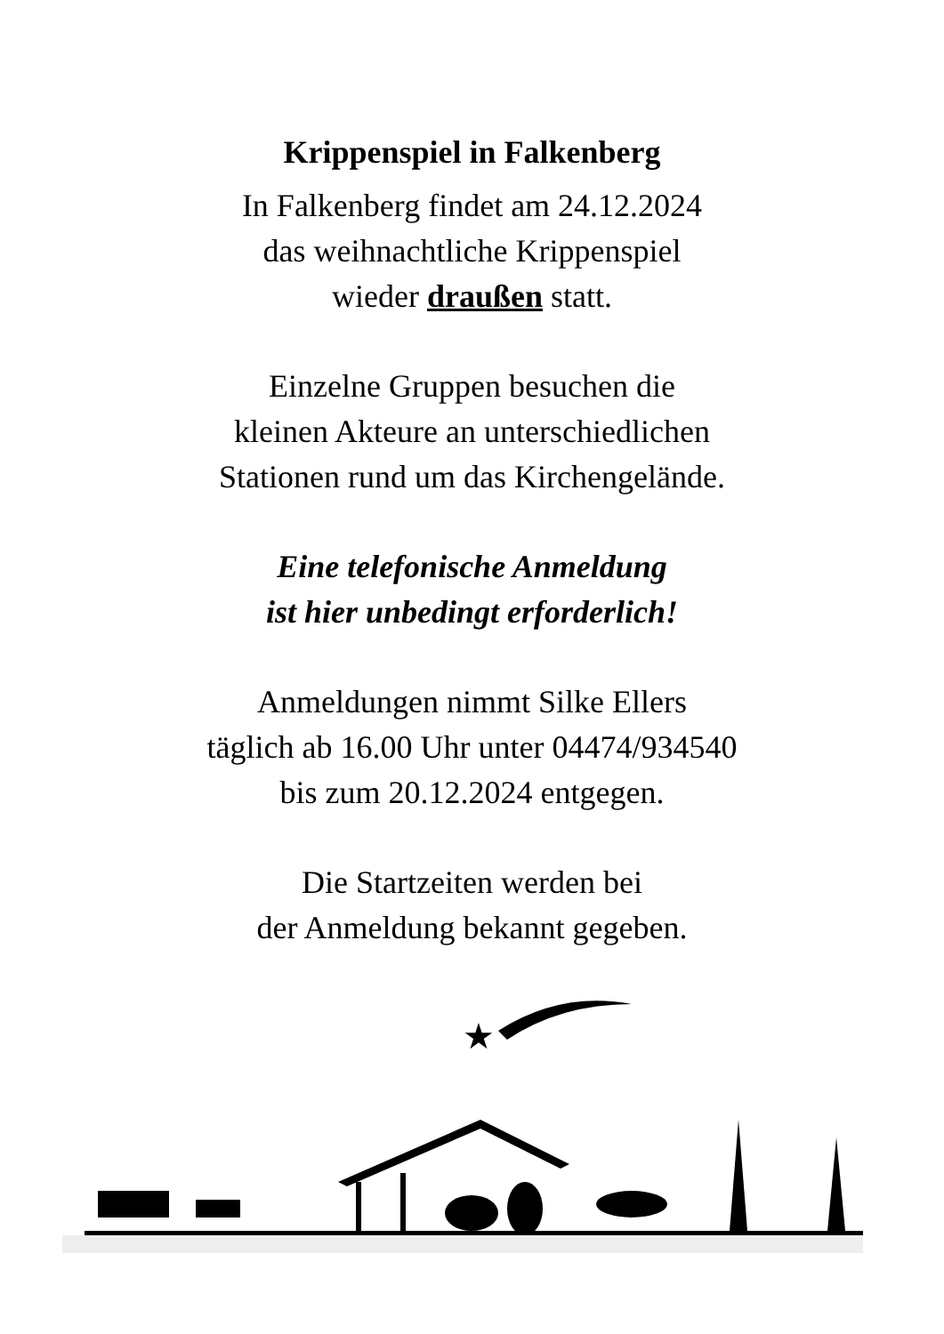Krippenspiel in Falkenberg
In Falkenberg findet am 24.12.2024
das weihnachtliche Krippenspiel
wieder draußen statt.
Einzelne Gruppen besuchen die
kleinen Akteure an unterschiedlichen
Stationen rund um das Kirchengelände.
Eine telefonische Anmeldung
ist hier unbedingt erforderlich!
Anmeldungen nimmt Silke Ellers
täglich ab 16.00 Uhr unter 04474/934540
bis zum 20.12.2024 entgegen.
Die Startzeiten werden bei
der Anmeldung bekannt gegeben.
★